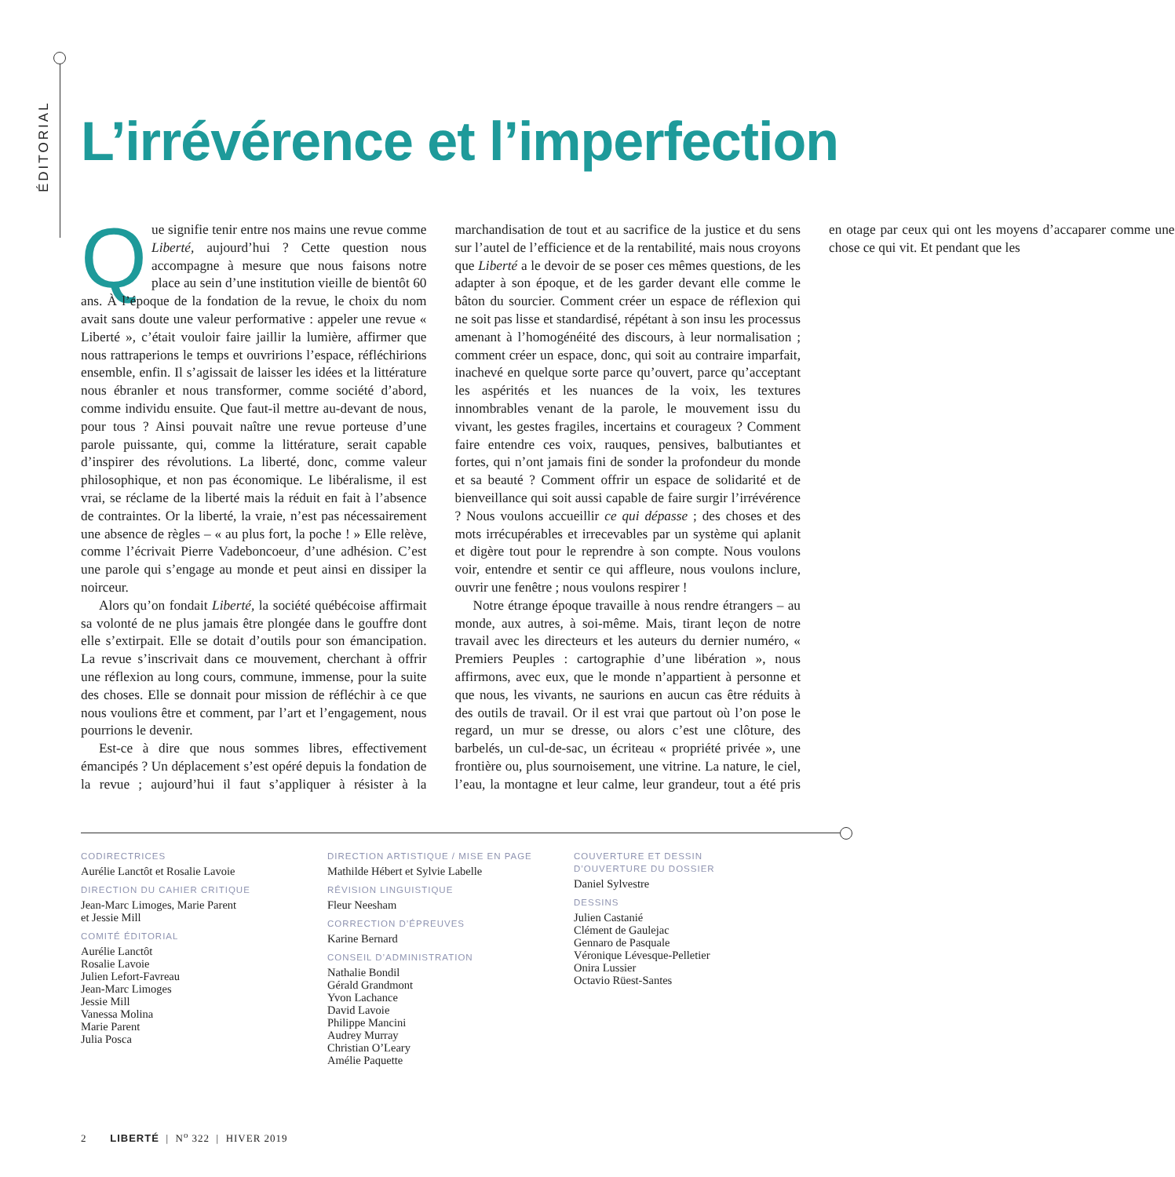ÉDITORIAL
L’irrévérence et l’imperfection
Que signifie tenir entre nos mains une revue comme Liberté, aujourd’hui ? Cette question nous accompagne à mesure que nous faisons notre place au sein d’une institution vieille de bientôt 60 ans. À l’époque de la fondation de la revue, le choix du nom avait sans doute une valeur performative : appeler une revue « Liberté », c’était vouloir faire jaillir la lumière, affirmer que nous rattraperions le temps et ouvririons l’espace, réfléchirions ensemble, enfin. Il s’agissait de laisser les idées et la littérature nous ébranler et nous transformer, comme société d’abord, comme individu ensuite. Que faut-il mettre au-devant de nous, pour tous ? Ainsi pouvait naître une revue porteuse d’une parole puissante, qui, comme la littérature, serait capable d’inspirer des révolutions. La liberté, donc, comme valeur philosophique, et non pas économique. Le libéralisme, il est vrai, se réclame de la liberté mais la réduit en fait à l’absence de contraintes. Or la liberté, la vraie, n’est pas nécessairement une absence de règles – « au plus fort, la poche ! » Elle relève, comme l’écrivait Pierre Vadeboncoeur, d’une adhésion. C’est une parole qui s’engage au monde et peut ainsi en dissiper la noirceur.
Alors qu’on fondait Liberté, la société québécoise affirmait sa volonté de ne plus jamais être plongée dans le gouffre dont elle s’extirpait. Elle se dotait d’outils pour son émancipation. La revue s’inscrivait dans ce mouvement, cherchant à offrir une réflexion au long cours, commune, immense, pour la suite des choses. Elle se donnait pour mission de réfléchir à ce que nous voulions être et comment, par l’art et l’engagement, nous pourrions le devenir.
Est-ce à dire que nous sommes libres, effectivement émancipés ? Un déplacement s’est opéré depuis la fondation de la revue ; aujourd’hui il faut s’appliquer à résister à la marchandisation de tout et au sacrifice de la justice et du sens sur l’autel de l’efficience et de la rentabilité, mais nous croyons que Liberté a le devoir de se poser ces mêmes questions, de les adapter à son époque, et de les garder devant elle comme le bâton du sourcier. Comment créer un espace de réflexion qui ne soit pas lisse et standardisé, répétant à son insu les processus amenant à l’homogénéité des discours, à leur normalisation ; comment créer un espace, donc, qui soit au contraire imparfait, inachevé en quelque sorte parce qu’ouvert, parce qu’acceptant les aspérités et les nuances de la voix, les textures innombrables venant de la parole, le mouvement issu du vivant, les gestes fragiles, incertains et courageux ? Comment faire entendre ces voix, rauques, pensives, balbutiantes et fortes, qui n’ont jamais fini de sonder la profondeur du monde et sa beauté ? Comment offrir un espace de solidarité et de bienveillance qui soit aussi capable de faire surgir l’irrévérence ? Nous voulons accueillir ce qui dépasse ; des choses et des mots irrécupérables et irrecevables par un système qui aplanit et digère tout pour le reprendre à son compte. Nous voulons voir, entendre et sentir ce qui affleure, nous voulons inclure, ouvrir une fenêtre ; nous voulons respirer !
Notre étrange époque travaille à nous rendre étrangers – au monde, aux autres, à soi-même. Mais, tirant leçon de notre travail avec les directeurs et les auteurs du dernier numéro, « Premiers Peuples : cartographie d’une libération », nous affirmons, avec eux, que le monde n’appartient à personne et que nous, les vivants, ne saurions en aucun cas être réduits à des outils de travail. Or il est vrai que partout où l’on pose le regard, un mur se dresse, ou alors c’est une clôture, des barbelés, un cul-de-sac, un écriteau « propriété privée », une frontière ou, plus sournoisement, une vitrine. La nature, le ciel, l’eau, la montagne et leur calme, leur grandeur, tout a été pris en otage par ceux qui ont les moyens d’accaparer comme une chose ce qui vit. Et pendant que les
CODIRECTRICES
Aurélie Lanctôt et Rosalie Lavoie
DIRECTION DU CAHIER CRITIQUE
Jean-Marc Limoges, Marie Parent
et Jessie Mill
COMITÉ ÉDITORIAL
Aurélie Lanctôt
Rosalie Lavoie
Julien Lefort-Favreau
Jean-Marc Limoges
Jessie Mill
Vanessa Molina
Marie Parent
Julia Posca
DIRECTION ARTISTIQUE / MISE EN PAGE
Mathilde Hébert et Sylvie Labelle
RÉVISION LINGUISTIQUE
Fleur Neesham
CORRECTION D’ÉPREUVES
Karine Bernard
CONSEIL D’ADMINISTRATION
Nathalie Bondil
Gérald Grandmont
Yvon Lachance
David Lavoie
Philippe Mancini
Audrey Murray
Christian O’Leary
Amélie Paquette
COUVERTURE ET DESSIN
D’OUVERTURE DU DOSSIER
Daniel Sylvestre
DESSINS
Julien Castanié
Clément de Gaulejac
Gennaro de Pasquale
Véronique Lévesque-Pelletier
Onira Lussier
Octavio Rüest-Santes
2 LIBERTÉ | N<sup>o</sup> 322 | HIVER 2019